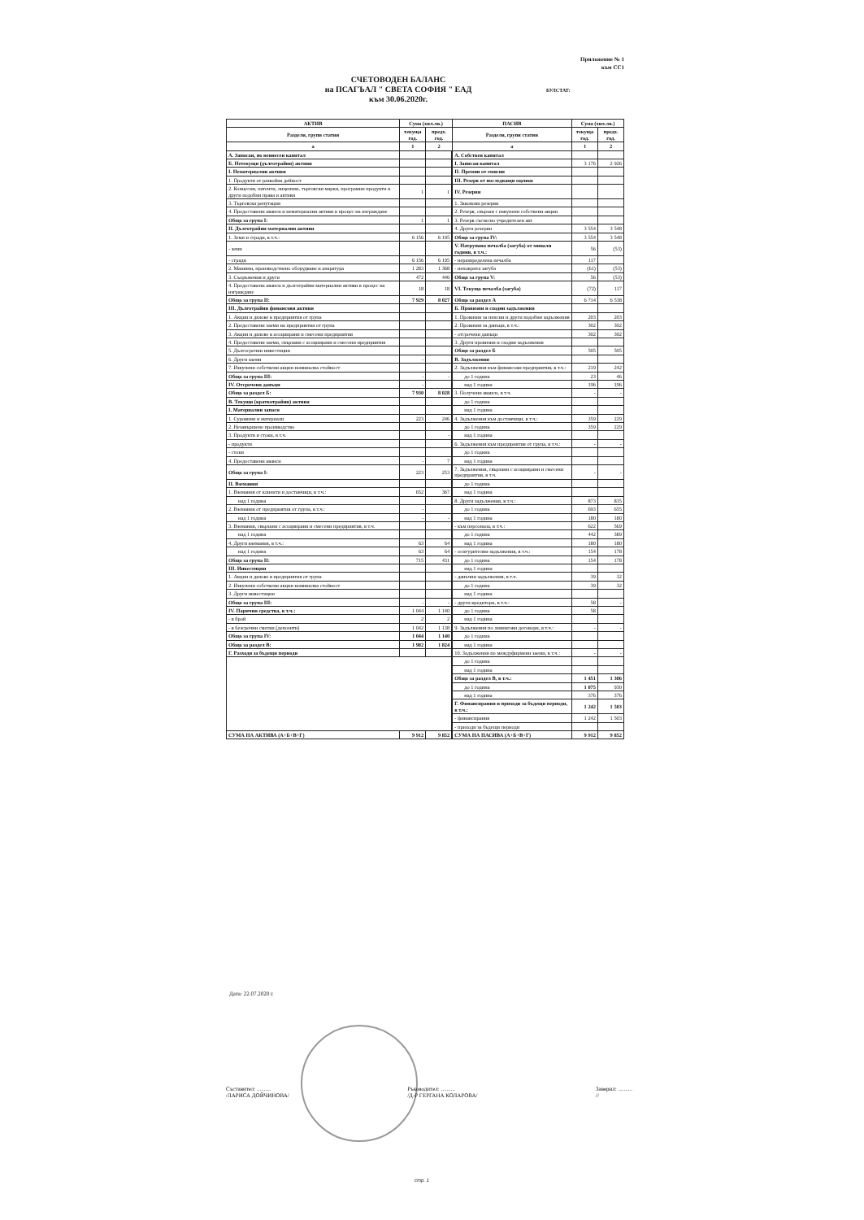Приложение № 1
към СС1
СЧЕТОВОДЕН БАЛАНС
на ПСАГЪАЛ " СВЕТА СОФИЯ " ЕАД
към 30.06.2020г.
БУЛСТАТ:
| АКТИВ | Сума (хил.лв.) | | ПАСИВ | Сума (хил.лв.) | |
| --- | --- | --- | --- | --- | --- |
| Раздели, групи статии | текуща год. | предх. год. | Раздели, групи статии | текуща год. | предх. год. |
| а | 1 | 2 | а | 1 | 2 |
| А. Записан, но невнесен капитал | | | А. Собствен капитал | | |
| Б. Нетекущи (дълготрайни) активи | | | I. Записан капитал | 3 176 | 2 926 |
| I. Нематериални активи | | | II. Премии от емисии | | |
| 1. Продукти от развойна дейност | | | III. Резерв от последващи оценки | | |
| 2. Концесии, патенти, лицензии, търговски марки, програмни продукти и други подобни права и активи | 1 | 1 | IV. Резерви | | |
| 3. Търговска репутация | | | 1. Законови резерви | | |
| 4. Предоставени аванси и нематериални активи в процес на изграждане | | | 2. Резерв, свързан с изкупени собствени акции | | |
| Общо за група I: | 1 | 1 | 3. Резерв съгласно учредителен акт | | |
| II. Дълготрайни материални активи | | | 4. Други резерви | 3 554 | 3 548 |
| 1. Земи и сгради, в т.ч.: | 6 156 | 6 195 | Общо за група IV: | 3 554 | 3 548 |
| - земи | | | V. Натрупана печалба (загуба) от минали години, в т.ч.: | 56 | (53) |
| - сгради | 6 156 | 6 195 | - неразпределена печалба | 117 | |
| 2. Машини, производствено оборудване и апаратура | 1 283 | 1 368 | - непокрита загуба | (61) | (53) |
| 3. Съоръжения и други | 472 | 446 | Общо за група V: | 56 | (53) |
| 4. Предоставени аванси и дълготрайни материални активи в процес на изграждане | 18 | 18 | VI. Текуща печалба (загуба) | (72) | 117 |
| Общо за група II: | 7 929 | 8 027 | Общо за раздел А | 6 714 | 6 538 |
| III. Дълготрайни финансови активи | | | Б. Провизии и сходни задължения | | |
| 1. Акции и дялове в предприятия от група | | | 1. Провизии за пенсии и други подобни задължения | 203 | 203 |
| 2. Предоставени заеми на предприятия от група | | | 2. Провизии за данъци, в т.ч.: | 302 | 302 |
| 3. Акции и дялове в асоциирани и смесени предприятия | | | - отсрочени данъци | 302 | 302 |
| 4. Предоставени заеми, свързани с асоциирани и смесени предприятия | | | 3. Други провизии и сходни задължения | | |
| 5. Дългосрочни инвестиции | | | Общо за раздел Б | 505 | 505 |
| 6. Други заеми | - | | В. Задължения | | |
| 7. Изкупени собствени акции номинална стойност | | | 2. Задължения към финансови предприятия, в т.ч.: | 219 | 242 |
| Общо за група III: | - | - | до 1 година | 23 | 46 |
| IV. Отсрочени данъци | - | | над 1 година | 196 | 196 |
| Общо за раздел Б: | 7 930 | 8 028 | 3. Получени аванси, в т.ч. | - | - |
| В. Текущи (краткотрайни) активи | | | до 1 година | | |
| I. Материални запаси | | | над 1 година | | |
| 1. Суровини и материали | 223 | 246 | 4. Задължения към доставчици, в т.ч.: | 359 | 229 |
| 2. Незавършено производство | | | до 1 година | 359 | 229 |
| 3. Продукти и стоки, в т.ч. | | - | над 1 година | | |
| - продукти | | | 6. Задължения към предприятия от група, в т.ч.: | - | - |
| - стоки | | | до 1 година | | |
| 4. Предоставени аванси | - | 7 | над 1 година | | |
| Общо за група I: | 223 | 253 | 7. Задължения, свързани с асоциирани и смесени предприятия, в т.ч. | - | - |
| II. Вземания | | | до 1 година | | |
| 1. Вземания от клиенти и доставчици, в т.ч.: | 652 | 367 | над 1 година | | |
| над 1 година | | | 8. Други задължения, в т.ч.: | 873 | 835 |
| 2. Вземания от предприятия от група, в т.ч.: | - | | до 1 година | 693 | 655 |
| над 1 година | - | - | над 1 година | 180 | 180 |
| 3. Вземания, свързани с асоциирани и смесени предприятия, в т.ч. | | | - към персонала, в т.ч.: | 622 | 569 |
| над 1 година | | | до 1 година | 442 | 389 |
| 4. Други вземания, в т.ч.: | 63 | 64 | над 1 година | 180 | 180 |
| над 1 година | 63 | 64 | - осигурителни задължения, в т.ч.: | 154 | 178 |
| Общо за група II: | 715 | 431 | до 1 година | 154 | 178 |
| III. Инвестиции | | | над 1 година | | |
| 1. Акции и дялове в предприятия от група | | | - данъчни задължения, в т.ч. | 39 | 32 |
| 2. Изкупени собствени акции номинална стойност | | | до 1 година | 39 | 32 |
| 3. Други инвестиции | | | над 1 година | | |
| Общо за група III: | - | - | - други кредитори, в т.ч.: | 58 | - |
| IV. Парични средства, в т.ч.: | 1 044 | 1 140 | до 1 година | 58 | |
| - в брой | 2 | 2 | над 1 година | | |
| - в безсрочни сметки (депозити) | 1 042 | 1 138 | 9. Задължения по лизингови договори, в т.ч.: | - | - |
| Общо за група IV: | 1 044 | 1 140 | до 1 година | | |
| Общо за раздел В: | 1 982 | 1 824 | над 1 година | | |
| Г. Разходи за бъдещи периоди | | | 10. Задължения по междуфирмени заеми, в т.ч.: | - | - |
| | | | до 1 година | | |
| | | | над 1 година | | |
| | | | Общо за раздел В, в т.ч.: | 1 451 | 1 306 |
| | | | до 1 година | 1 075 | 930 |
| | | | над 1 година | 376 | 376 |
| | | | Г. Финансирания и приходи за бъдещи периоди, в т.ч.: | 1 242 | 1 503 |
| | | | - финансирания | 1 242 | 1 503 |
| | | | - приходи за бъдещи периоди | | |
| СУМА НА АКТИВА (А+Б+В+Г) | 9 912 | 9 852 | СУМА НА ПАСИВА (А+Б+В+Г) | 9 912 | 9 852 |
Дата: 22.07.2020 г.
Съставител: ..........
/ЛАРИСА ДОЙЧИНОВА/
Ръководител: ..........
/Д-Р ГЕРГАНА КОЛАРОВА/
Заверил: ..........
//
стр. 1